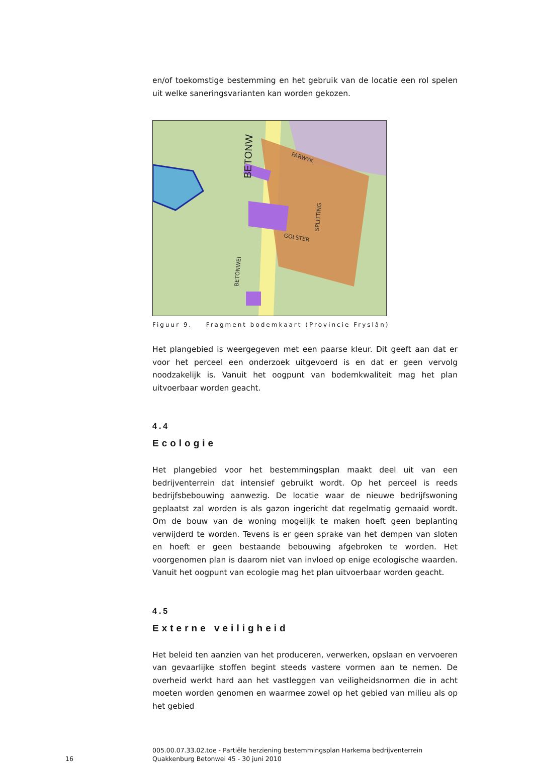en/of toekomstige bestemming en het gebruik van de locatie een rol spelen uit welke saneringsvarianten kan worden gekozen.
BETONW
BETONWEI
FARWYK
SPLITTING
GOLSTER
Figuur 9. Fragment bodemkaart (Provincie Fryslân)
Het plangebied is weergegeven met een paarse kleur. Dit geeft aan dat er voor het perceel een onderzoek uitgevoerd is en dat er geen vervolg noodzakelijk is. Vanuit het oogpunt van bodemkwaliteit mag het plan uitvoerbaar worden geacht.
4.4
Ecologie
Het plangebied voor het bestemmingsplan maakt deel uit van een bedrijventerrein dat intensief gebruikt wordt. Op het perceel is reeds bedrijfsbebouwing aanwezig. De locatie waar de nieuwe bedrijfswoning geplaatst zal worden is als gazon ingericht dat regelmatig gemaaid wordt. Om de bouw van de woning mogelijk te maken hoeft geen beplanting verwijderd te worden. Tevens is er geen sprake van het dempen van sloten en hoeft er geen bestaande bebouwing afgebroken te worden. Het voorgenomen plan is daarom niet van invloed op enige ecologische waarden. Vanuit het oogpunt van ecologie mag het plan uitvoerbaar worden geacht.
4.5
Externe veiligheid
Het beleid ten aanzien van het produceren, verwerken, opslaan en vervoeren van gevaarlijke stoffen begint steeds vastere vormen aan te nemen. De overheid werkt hard aan het vastleggen van veiligheidsnormen die in acht moeten worden genomen en waarmee zowel op het gebied van milieu als op het gebied
16
005.00.07.33.02.toe - Partiële herziening bestemmingsplan Harkema bedrijventerrein Quakkenburg Betonwei 45 - 30 juni 2010